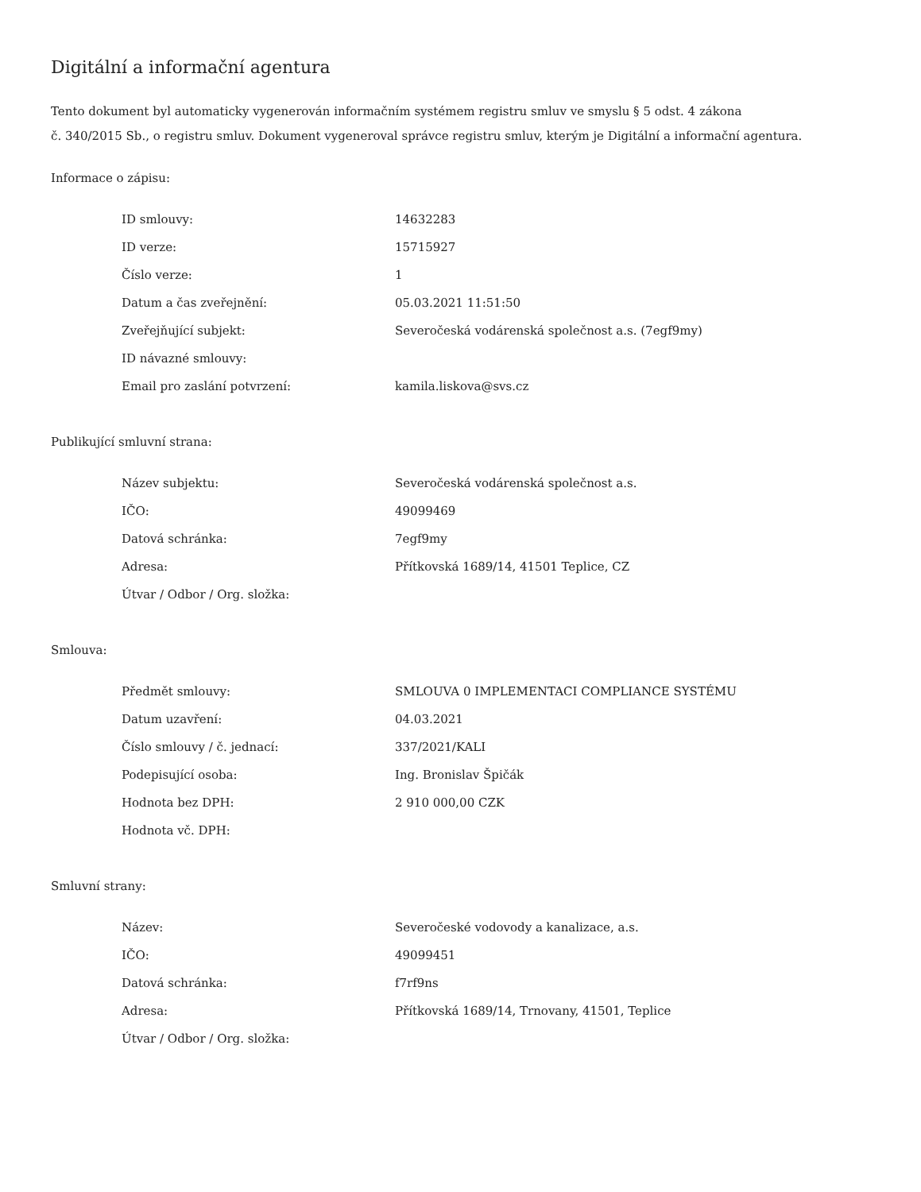Digitální a informační agentura
Tento dokument byl automaticky vygenerován informačním systémem registru smluv ve smyslu § 5 odst. 4 zákona
č. 340/2015 Sb., o registru smluv. Dokument vygeneroval správce registru smluv, kterým je Digitální a informační agentura.
Informace o zápisu:
| ID smlouvy: | 14632283 |
| ID verze: | 15715927 |
| Číslo verze: | 1 |
| Datum a čas zveřejnění: | 05.03.2021 11:51:50 |
| Zveřejňující subjekt: | Severočeská vodárenská společnost a.s. (7egf9my) |
| ID návazné smlouvy: | |
| Email pro zaslání potvrzení: | kamila.liskova@svs.cz |
Publikující smluvní strana:
| Název subjektu: | Severočeská vodárenská společnost a.s. |
| IČO: | 49099469 |
| Datová schránka: | 7egf9my |
| Adresa: | Přítkovská 1689/14, 41501 Teplice, CZ |
| Útvar / Odbor / Org. složka: | |
Smlouva:
| Předmět smlouvy: | SMLOUVA 0 IMPLEMENTACI COMPLIANCE SYSTÉMU |
| Datum uzavření: | 04.03.2021 |
| Číslo smlouvy / č. jednací: | 337/2021/KALI |
| Podepisující osoba: | Ing. Bronislav Špičák |
| Hodnota bez DPH: | 2 910 000,00 CZK |
| Hodnota vč. DPH: | |
Smluvní strany:
| Název: | Severočeské vodovody a kanalizace, a.s. |
| IČO: | 49099451 |
| Datová schránka: | f7rf9ns |
| Adresa: | Přítkovská 1689/14, Trnovany, 41501, Teplice |
| Útvar / Odbor / Org. složka: | |